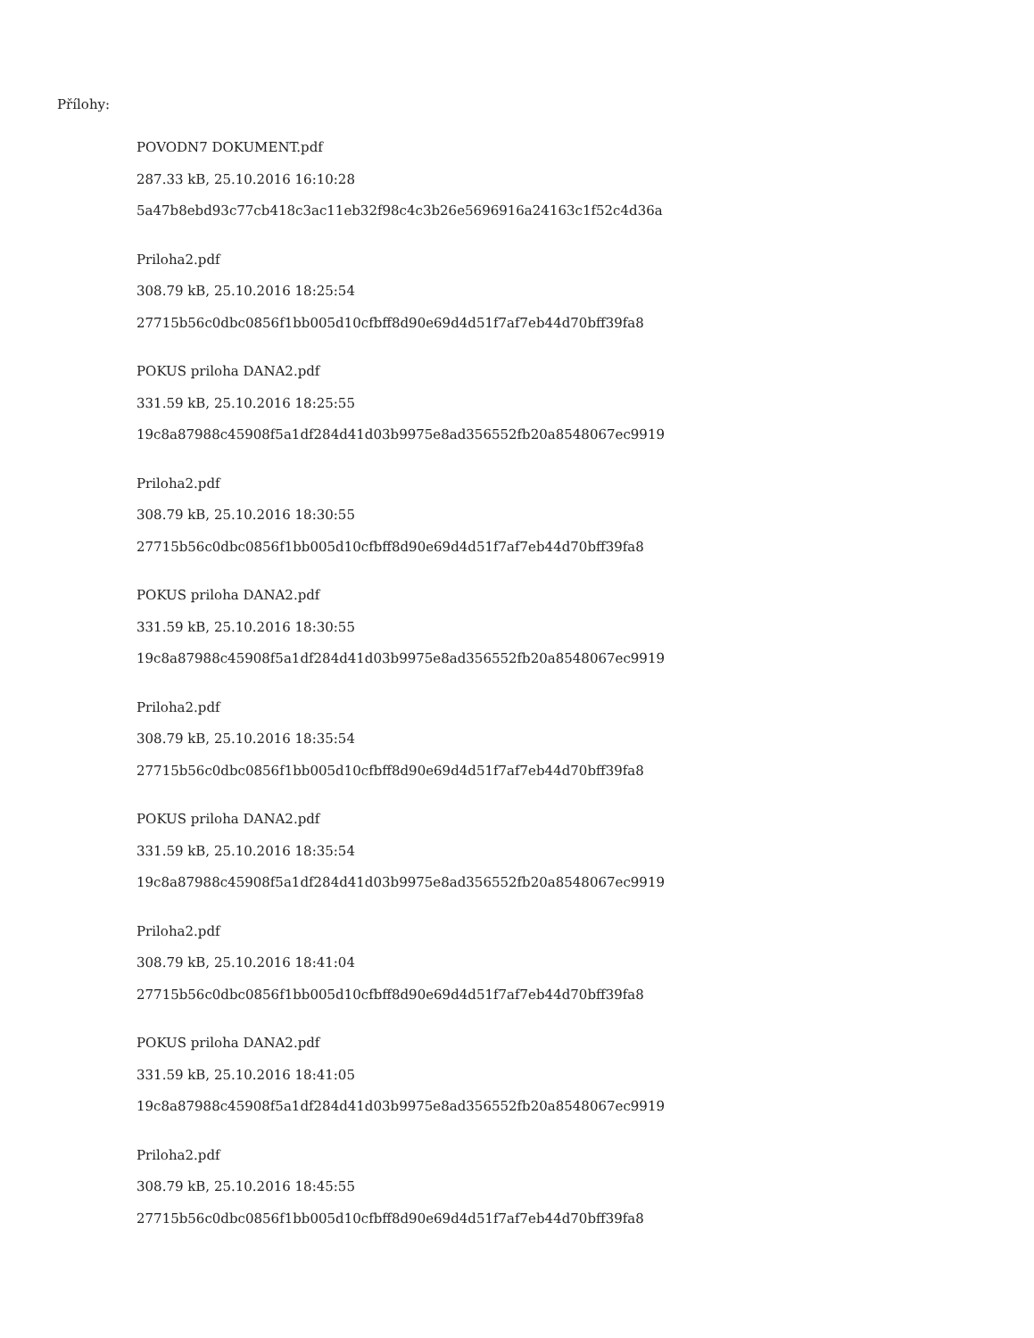Přílohy:
POVODN7 DOKUMENT.pdf
287.33 kB, 25.10.2016 16:10:28
5a47b8ebd93c77cb418c3ac11eb32f98c4c3b26e5696916a24163c1f52c4d36a
Priloha2.pdf
308.79 kB, 25.10.2016 18:25:54
27715b56c0dbc0856f1bb005d10cfbff8d90e69d4d51f7af7eb44d70bff39fa8
POKUS priloha DANA2.pdf
331.59 kB, 25.10.2016 18:25:55
19c8a87988c45908f5a1df284d41d03b9975e8ad356552fb20a8548067ec9919
Priloha2.pdf
308.79 kB, 25.10.2016 18:30:55
27715b56c0dbc0856f1bb005d10cfbff8d90e69d4d51f7af7eb44d70bff39fa8
POKUS priloha DANA2.pdf
331.59 kB, 25.10.2016 18:30:55
19c8a87988c45908f5a1df284d41d03b9975e8ad356552fb20a8548067ec9919
Priloha2.pdf
308.79 kB, 25.10.2016 18:35:54
27715b56c0dbc0856f1bb005d10cfbff8d90e69d4d51f7af7eb44d70bff39fa8
POKUS priloha DANA2.pdf
331.59 kB, 25.10.2016 18:35:54
19c8a87988c45908f5a1df284d41d03b9975e8ad356552fb20a8548067ec9919
Priloha2.pdf
308.79 kB, 25.10.2016 18:41:04
27715b56c0dbc0856f1bb005d10cfbff8d90e69d4d51f7af7eb44d70bff39fa8
POKUS priloha DANA2.pdf
331.59 kB, 25.10.2016 18:41:05
19c8a87988c45908f5a1df284d41d03b9975e8ad356552fb20a8548067ec9919
Priloha2.pdf
308.79 kB, 25.10.2016 18:45:55
27715b56c0dbc0856f1bb005d10cfbff8d90e69d4d51f7af7eb44d70bff39fa8